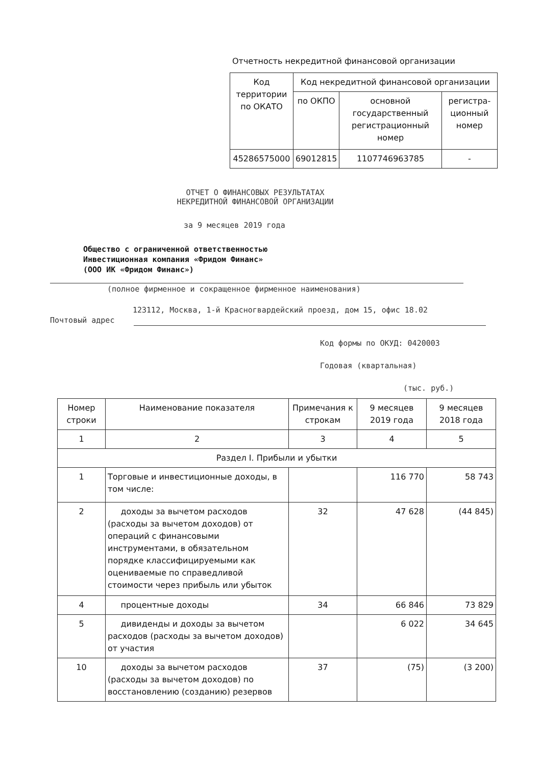Отчетность некредитной финансовой организации
| Код территории по ОКАТО | Код некредитной финансовой организации | | |
| --- | --- | --- | --- |
| | по ОКПО | основной государственный регистрационный номер | регистра-ционный номер |
| 45286575000 | 69012815 | 1107746963785 | - |
ОТЧЕТ О ФИНАНСОВЫХ РЕЗУЛЬТАТАХ
НЕКРЕДИТНОЙ ФИНАНСОВОЙ ОРГАНИЗАЦИИ
за 9 месяцев 2019 года
Общество с ограниченной ответственностью
Инвестиционная компания «Фридом Финанс»
(ООО ИК «Фридом Финанс»)
(полное фирменное и сокращенное фирменное наименования)
123112, Москва, 1-й Красногвардейский проезд, дом 15, офис 18.02
Почтовый адрес
Код формы по ОКУД: 0420003
Годовая (квартальная)
(тыс. руб.)
| Номер строки | Наименование показателя | Примечания к строкам | 9 месяцев 2019 года | 9 месяцев 2018 года |
| --- | --- | --- | --- | --- |
| 1 | 2 | 3 | 4 | 5 |
| Раздел I. Прибыли и убытки | | | | |
| 1 | Торговые и инвестиционные доходы, в том числе: | | 116 770 | 58 743 |
| 2 | доходы за вычетом расходов (расходы за вычетом доходов) от операций с финансовыми инструментами, в обязательном порядке классифицируемыми как оцениваемые по справедливой стоимости через прибыль или убыток | 32 | 47 628 | (44 845) |
| 4 | процентные доходы | 34 | 66 846 | 73 829 |
| 5 | дивиденды и доходы за вычетом расходов (расходы за вычетом доходов) от участия | | 6 022 | 34 645 |
| 10 | доходы за вычетом расходов (расходы за вычетом доходов) по восстановлению (созданию) резервов | 37 | (75) | (3 200) |